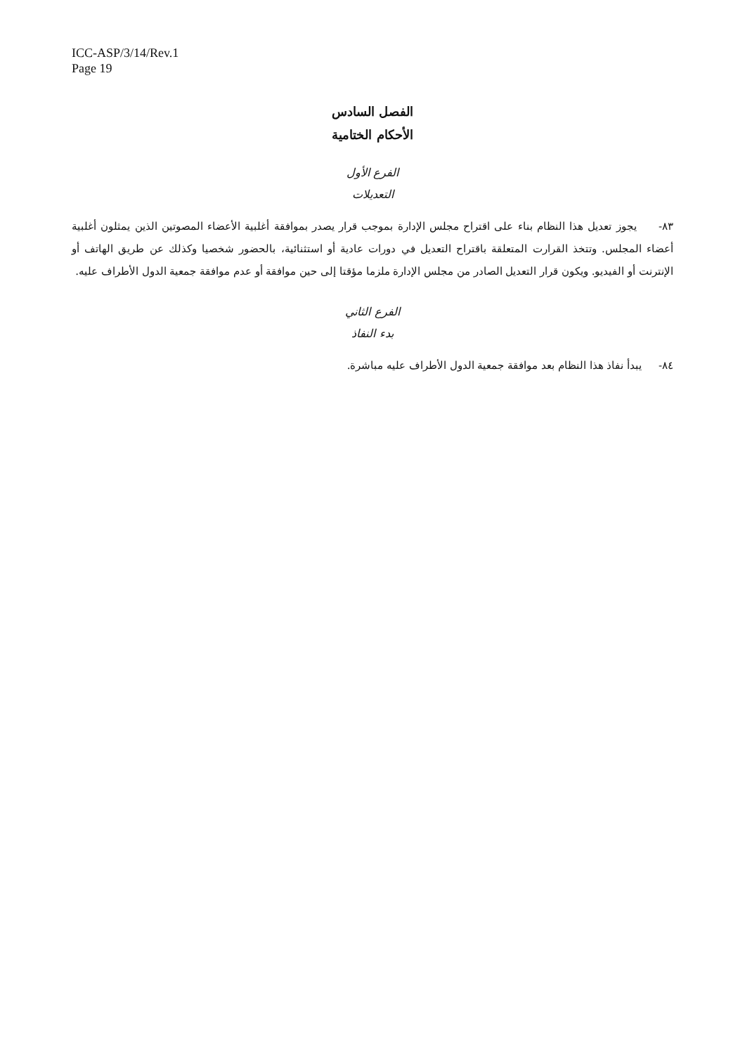ICC-ASP/3/14/Rev.1
Page 19
الفصل السادس
الأحكام الختامية
الفرع الأول
التعديلات
٨٣- يجوز تعديل هذا النظام بناء على اقتراح مجلس الإدارة بموجب قرار يصدر بموافقة أغلبية الأعضاء المصوتين الذين يمثلون أغلبية أعضاء المجلس. وتتخذ القرارت المتعلقة باقتراح التعديل في دورات عادية أو استثنائية، بالحضور شخصيا وكذلك عن طريق الهاتف أو الإنترنت أو الفيديو. ويكون قرار التعديل الصادر من مجلس الإدارة ملزما مؤقتا إلى حين موافقة أو عدم موافقة جمعية الدول الأطراف عليه.
الفرع الثاني
بدء النفاذ
٨٤- يبدأ نفاذ هذا النظام بعد موافقة جمعية الدول الأطراف عليه مباشرة.